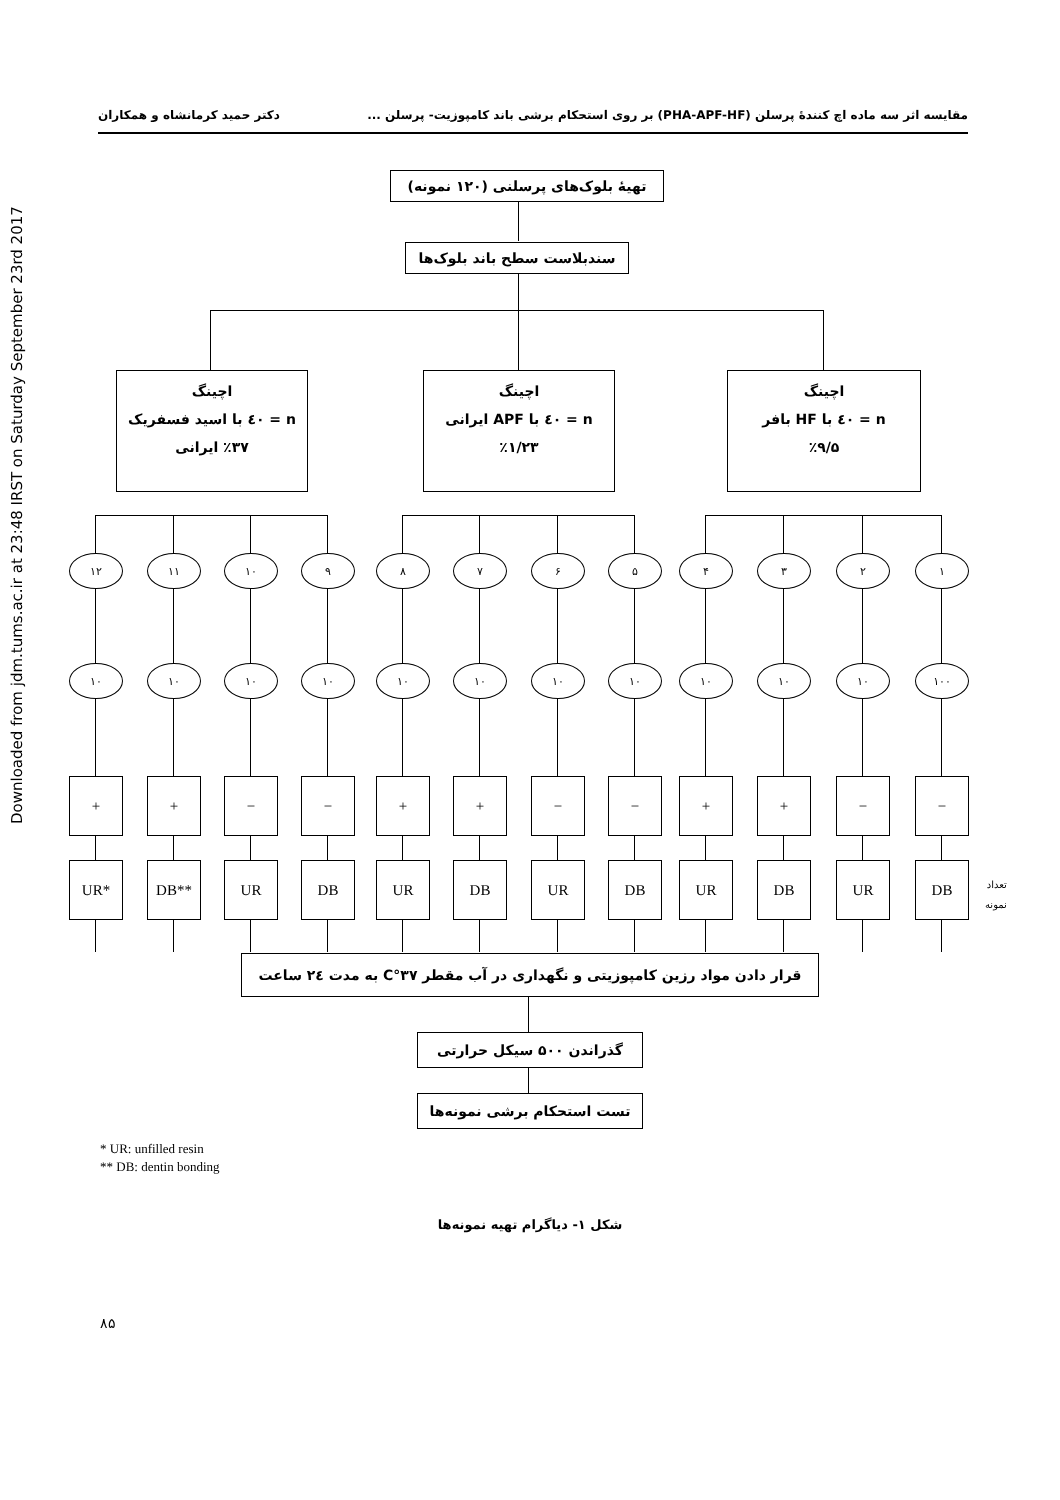Downloaded from jdm.tums.ac.ir at 23:48 IRST on Saturday September 23rd 2017
مقایسه اثر سه ماده اچ کنندهٔ پرسلن (PHA-APF-HF) بر روی استحکام برشی باند کامپوزیت- پرسلن ... دکتر حمید کرمانشاه و همکاران
تهیهٔ بلوک‌های پرسلنی (۱۲۰ نمونه)
سندبلاست سطح باند بلوک‌ها
اچینگ
n = ٤٠ با HF بافر
٪۹/۵
اچینگ
n = ٤٠ با APF ایرانی
٪۱/۲۳
اچینگ
n = ٤٠ با اسید فسفریک
٪۳۷ ایرانی
١
٢
٣
۴
۵
۶
۷
۸
۹
۱۰
۱۱
۱۲
۱۰۰
۱۰
۱۰
۱۰
۱۰
۱۰
۱۰
۱۰
۱۰
۱۰
۱۰
۱۰
−
−
+
+
−
−
+
+
−
−
+
+
DB
UR
DB
UR
DB
UR
DB
UR
DB
UR
DB**
UR*
تعداد
نمونه
قرار دادن مواد رزین کامپوزیتی و نگهداری در آب مقطر ٣٧°C به مدت ٢٤ ساعت
گذراندن ۵۰۰ سیکل حرارتی
تست استحکام برشی نمونه‌ها
* UR: unfilled resin
** DB: dentin bonding
شکل ۱- دیاگرام تهیه نمونه‌ها
۸۵